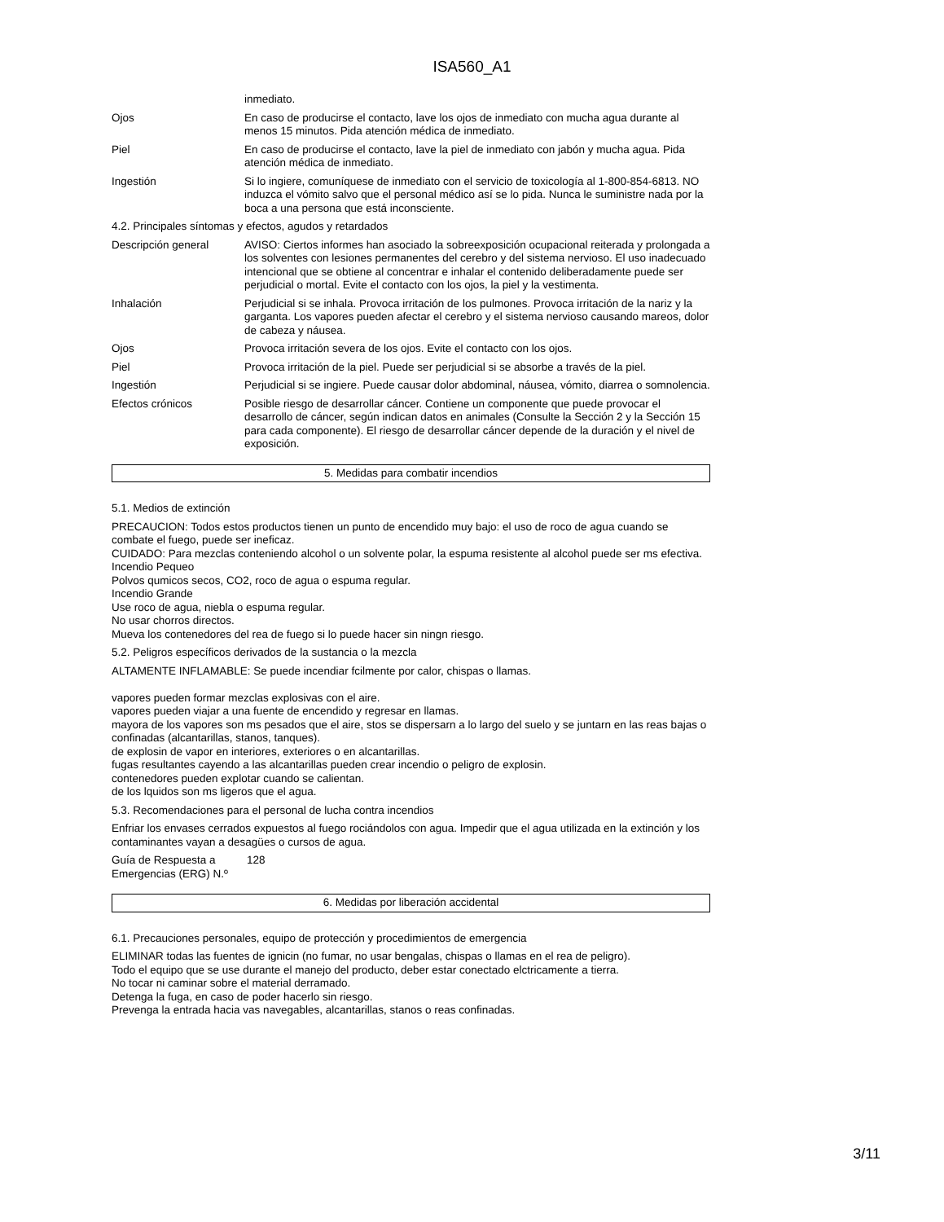ISA560_A1
inmediato.
Ojos En caso de producirse el contacto, lave los ojos de inmediato con mucha agua durante al menos 15 minutos. Pida atención médica de inmediato.
Piel En caso de producirse el contacto, lave la piel de inmediato con jabón y mucha agua. Pida atención médica de inmediato.
Ingestión Si lo ingiere, comuníquese de inmediato con el servicio de toxicología al 1-800-854-6813. NO induzca el vómito salvo que el personal médico así se lo pida. Nunca le suministre nada por la boca a una persona que está inconsciente.
4.2. Principales síntomas y efectos, agudos y retardados
Descripción general AVISO: Ciertos informes han asociado la sobreexposición ocupacional reiterada y prolongada a los solventes con lesiones permanentes del cerebro y del sistema nervioso. El uso inadecuado intencional que se obtiene al concentrar e inhalar el contenido deliberadamente puede ser perjudicial o mortal. Evite el contacto con los ojos, la piel y la vestimenta.
Inhalación Perjudicial si se inhala. Provoca irritación de los pulmones. Provoca irritación de la nariz y la garganta. Los vapores pueden afectar el cerebro y el sistema nervioso causando mareos, dolor de cabeza y náusea.
Ojos Provoca irritación severa de los ojos. Evite el contacto con los ojos.
Piel Provoca irritación de la piel. Puede ser perjudicial si se absorbe a través de la piel.
Ingestión Perjudicial si se ingiere. Puede causar dolor abdominal, náusea, vómito, diarrea o somnolencia.
Efectos crónicos Posible riesgo de desarrollar cáncer. Contiene un componente que puede provocar el desarrollo de cáncer, según indican datos en animales (Consulte la Sección 2 y la Sección 15 para cada componente). El riesgo de desarrollar cáncer depende de la duración y el nivel de exposición.
5. Medidas para combatir incendios
5.1. Medios de extinción
PRECAUCION: Todos estos productos tienen un punto de encendido muy bajo: el uso de roco de agua cuando se combate el fuego, puede ser ineficaz.
CUIDADO: Para mezclas conteniendo alcohol o un solvente polar, la espuma resistente al alcohol puede ser ms efectiva.
Incendio Pequeo
Polvos qumicos secos, CO2, roco de agua o espuma regular.
Incendio Grande
Use roco de agua, niebla o espuma regular.
No usar chorros directos.
Mueva los contenedores del rea de fuego si lo puede hacer sin ningn riesgo.
5.2. Peligros específicos derivados de la sustancia o la mezcla
ALTAMENTE INFLAMABLE: Se puede incendiar fcilmente por calor, chispas o llamas.
vapores pueden formar mezclas explosivas con el aire.
vapores pueden viajar a una fuente de encendido y regresar en llamas.
mayora de los vapores son ms pesados que el aire, stos se dispersarn a lo largo del suelo y se juntarn en las reas bajas o confinadas (alcantarillas, stanos, tanques).
de explosin de vapor en interiores, exteriores o en alcantarillas.
fugas resultantes cayendo a las alcantarillas pueden crear incendio o peligro de explosin.
contenedores pueden explotar cuando se calientan.
de los lquidos son ms ligeros que el agua.
5.3. Recomendaciones para el personal de lucha contra incendios
Enfriar los envases cerrados expuestos al fuego rociándolos con agua. Impedir que el agua utilizada en la extinción y los contaminantes vayan a desagües o cursos de agua.
Guía de Respuesta a Emergencias (ERG) N.º
128
6. Medidas por liberación accidental
6.1. Precauciones personales, equipo de protección y procedimientos de emergencia
ELIMINAR todas las fuentes de ignicin (no fumar, no usar bengalas, chispas o llamas en el rea de peligro).
Todo el equipo que se use durante el manejo del producto, deber estar conectado elctricamente a tierra.
No tocar ni caminar sobre el material derramado.
Detenga la fuga, en caso de poder hacerlo sin riesgo.
Prevenga la entrada hacia vas navegables, alcantarillas, stanos o reas confinadas.
3/11